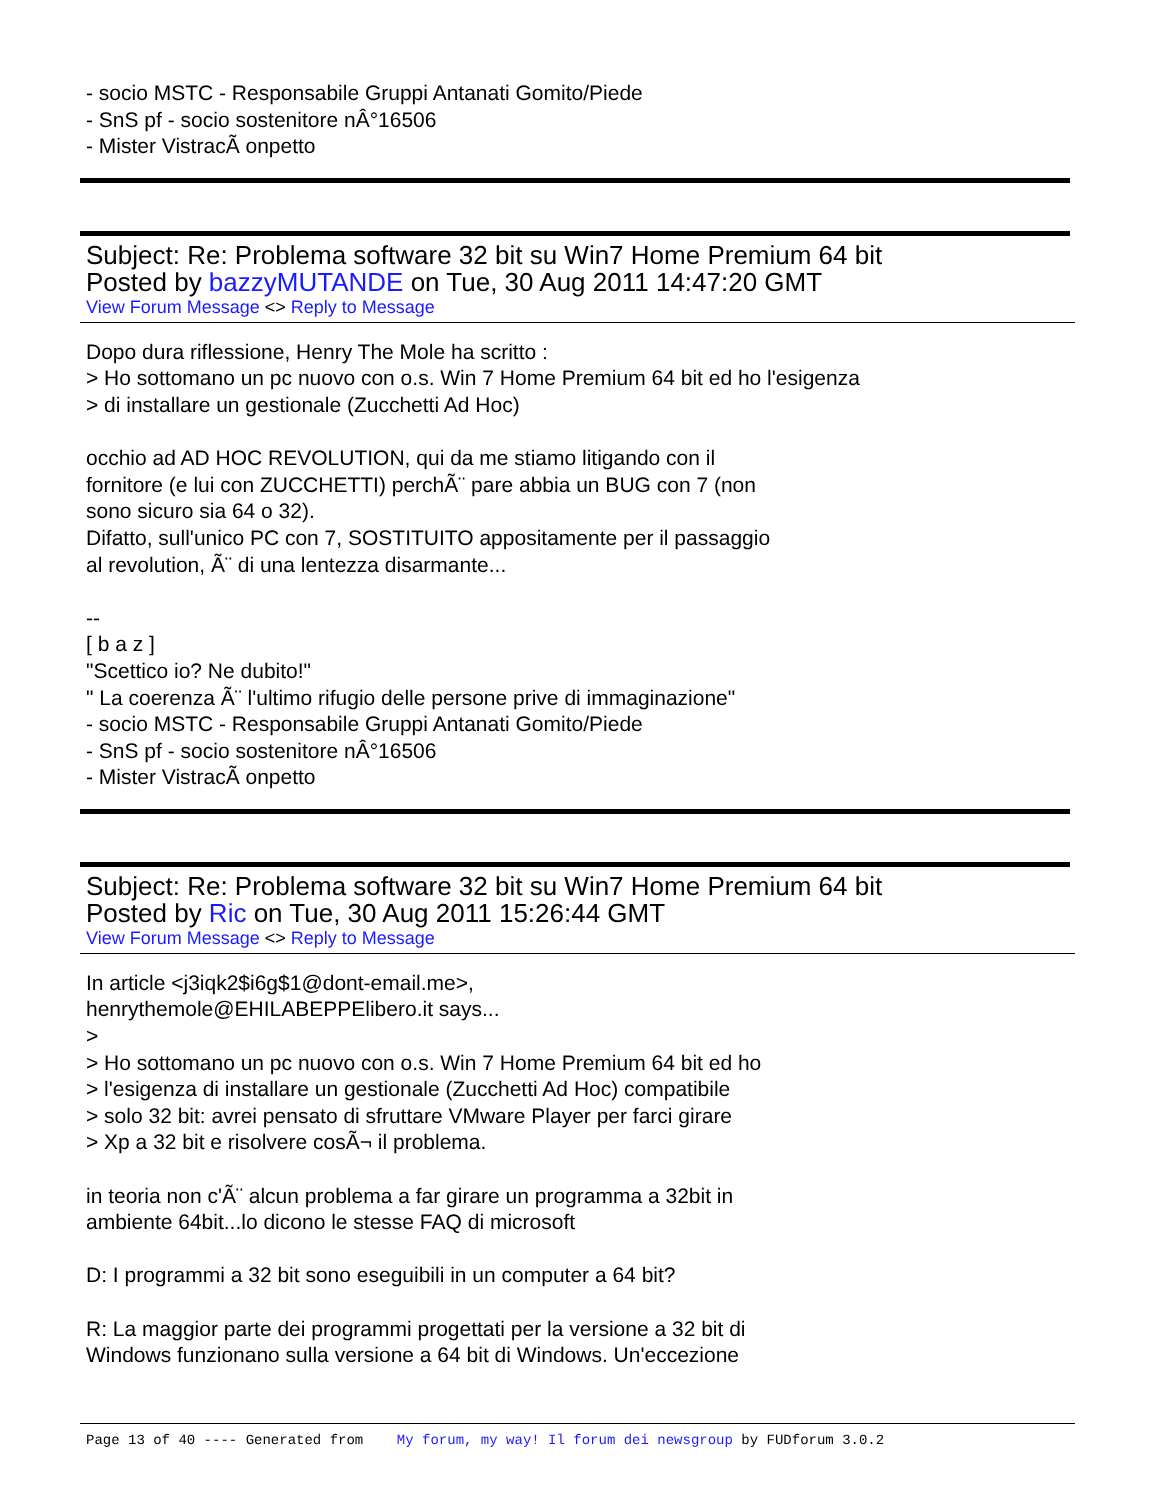- socio MSTC - Responsabile Gruppi Antanati Gomito/Piede
- SnS pf - socio sostenitore nÂ°16506
- Mister VistracÃ onpetto
Subject: Re: Problema software 32 bit su Win7 Home Premium 64 bit
Posted by bazzyMUTANDE on Tue, 30 Aug 2011 14:47:20 GMT
View Forum Message <> Reply to Message
Dopo dura riflessione, Henry The Mole ha scritto :
> Ho sottomano un pc nuovo con o.s. Win 7 Home Premium 64 bit ed ho l'esigenza
> di installare un gestionale (Zucchetti Ad Hoc)
occhio ad AD HOC REVOLUTION, qui da me stiamo litigando con il
fornitore (e lui con ZUCCHETTI) perchÃ¨ pare abbia un BUG con 7 (non
sono sicuro sia 64 o 32).
Difatto, sull'unico PC con 7, SOSTITUITO appositamente per il passaggio
al revolution, Ã¨ di una lentezza disarmante...
--
[ b a z ]
"Scettico io? Ne dubito!"
" La coerenza Ã¨ l'ultimo rifugio delle persone prive di immaginazione"
- socio MSTC - Responsabile Gruppi Antanati Gomito/Piede
- SnS pf - socio sostenitore nÂ°16506
- Mister VistracÃ onpetto
Subject: Re: Problema software 32 bit su Win7 Home Premium 64 bit
Posted by Ric on Tue, 30 Aug 2011 15:26:44 GMT
View Forum Message <> Reply to Message
In article <j3iqk2$i6g$1@dont-email.me>,
henrythemole@EHILABEPPElibero.it says...
>
> Ho sottomano un pc nuovo con o.s. Win 7 Home Premium 64 bit ed ho
> l'esigenza di installare un gestionale (Zucchetti Ad Hoc) compatibile
> solo 32 bit: avrei pensato di sfruttare VMware Player per farci girare
> Xp a 32 bit e risolvere cosÃ¬ il problema.
in teoria non c'Ã¨ alcun problema a far girare un programma a 32bit in
ambiente 64bit...lo dicono le stesse FAQ di microsoft
D: I programmi a 32 bit sono eseguibili in un computer a 64 bit?
R: La maggior parte dei programmi progettati per la versione a 32 bit di
Windows funzionano sulla versione a 64 bit di Windows. Un'eccezione
Page 13 of 40 ---- Generated from My forum, my way! Il forum dei newsgroup by FUDforum 3.0.2